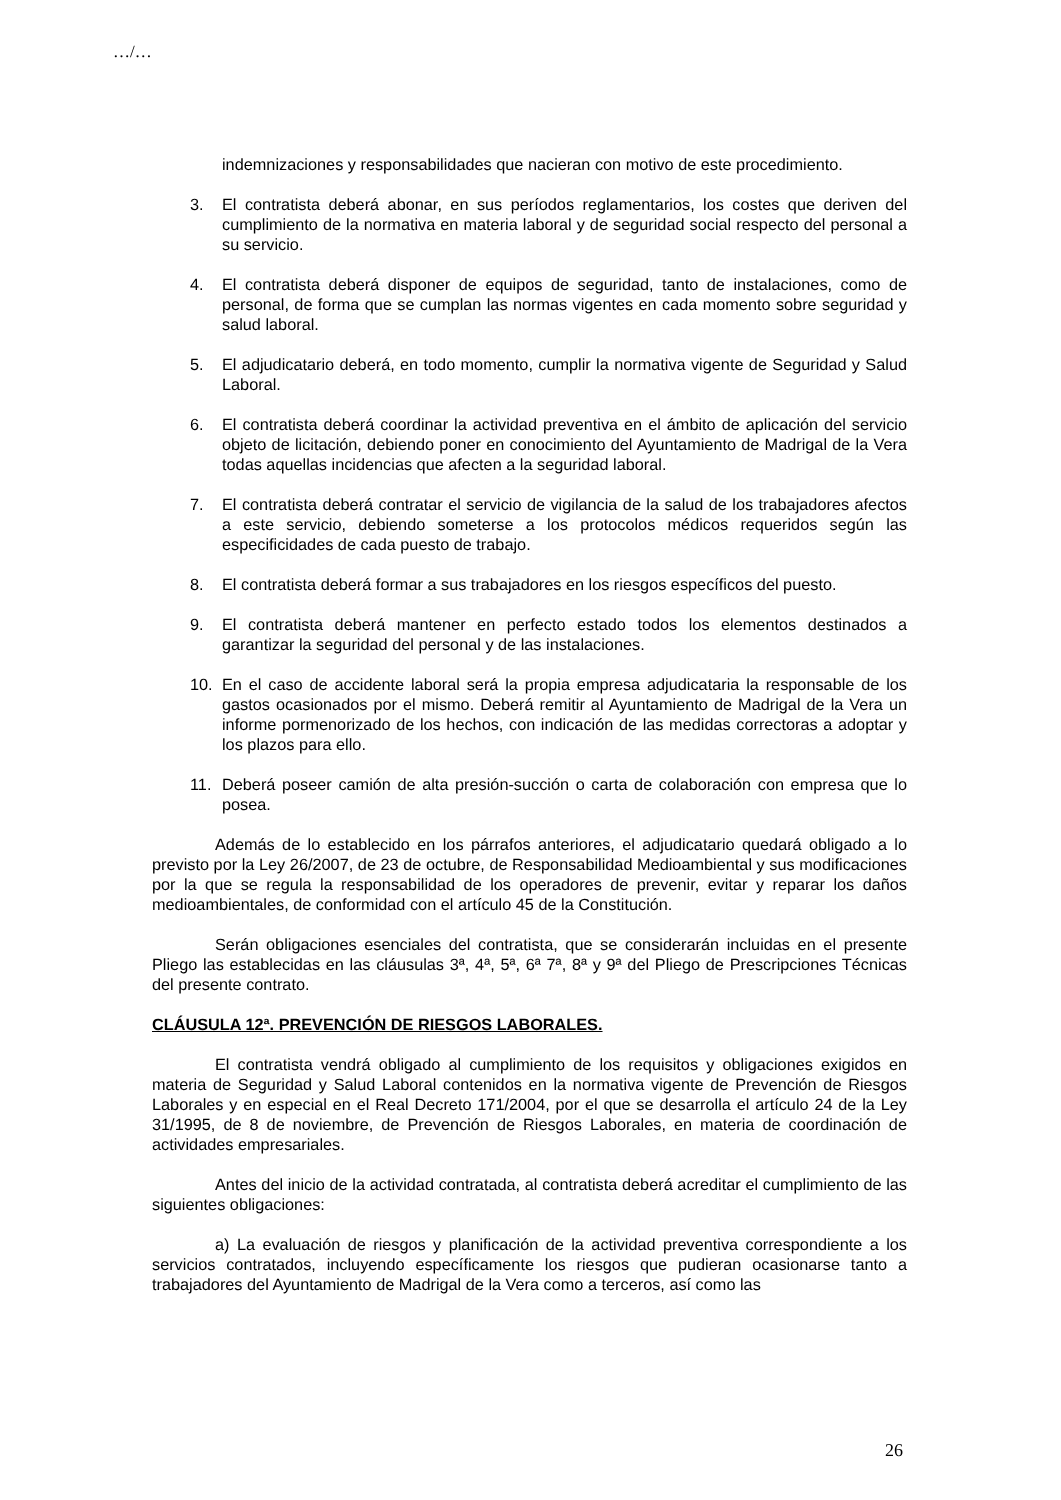…/…
indemnizaciones y responsabilidades que nacieran con motivo de este procedimiento.
3. El contratista deberá abonar, en sus períodos reglamentarios, los costes que deriven del cumplimiento de la normativa en materia laboral y de seguridad social respecto del personal a su servicio.
4. El contratista deberá disponer de equipos de seguridad, tanto de instalaciones, como de personal, de forma que se cumplan las normas vigentes en cada momento sobre seguridad y salud laboral.
5. El adjudicatario deberá, en todo momento, cumplir la normativa vigente de Seguridad y Salud Laboral.
6. El contratista deberá coordinar la actividad preventiva en el ámbito de aplicación del servicio objeto de licitación, debiendo poner en conocimiento del Ayuntamiento de Madrigal de la Vera todas aquellas incidencias que afecten a la seguridad laboral.
7. El contratista deberá contratar el servicio de vigilancia de la salud de los trabajadores afectos a este servicio, debiendo someterse a los protocolos médicos requeridos según las especificidades de cada puesto de trabajo.
8. El contratista deberá formar a sus trabajadores en los riesgos específicos del puesto.
9. El contratista deberá mantener en perfecto estado todos los elementos destinados a garantizar la seguridad del personal y de las instalaciones.
10. En el caso de accidente laboral será la propia empresa adjudicataria la responsable de los gastos ocasionados por el mismo. Deberá remitir al Ayuntamiento de Madrigal de la Vera un informe pormenorizado de los hechos, con indicación de las medidas correctoras a adoptar y los plazos para ello.
11. Deberá poseer camión de alta presión-succión o carta de colaboración con empresa que lo posea.
Además de lo establecido en los párrafos anteriores, el adjudicatario quedará obligado a lo previsto por la Ley 26/2007, de 23 de octubre, de Responsabilidad Medioambiental y sus modificaciones por la que se regula la responsabilidad de los operadores de prevenir, evitar y reparar los daños medioambientales, de conformidad con el artículo 45 de la Constitución.
Serán obligaciones esenciales del contratista, que se considerarán incluidas en el presente Pliego las establecidas en las cláusulas 3ª, 4ª, 5ª, 6ª 7ª, 8ª y 9ª del Pliego de Prescripciones Técnicas del presente contrato.
CLÁUSULA 12ª. PREVENCIÓN DE RIESGOS LABORALES.
El contratista vendrá obligado al cumplimiento de los requisitos y obligaciones exigidos en materia de Seguridad y Salud Laboral contenidos en la normativa vigente de Prevención de Riesgos Laborales y en especial en el Real Decreto 171/2004, por el que se desarrolla el artículo 24 de la Ley 31/1995, de 8 de noviembre, de Prevención de Riesgos Laborales, en materia de coordinación de actividades empresariales.
Antes del inicio de la actividad contratada, al contratista deberá acreditar el cumplimiento de las siguientes obligaciones:
a) La evaluación de riesgos y planificación de la actividad preventiva correspondiente a los servicios contratados, incluyendo específicamente los riesgos que pudieran ocasionarse tanto a trabajadores del Ayuntamiento de Madrigal de la Vera como a terceros, así como las
26